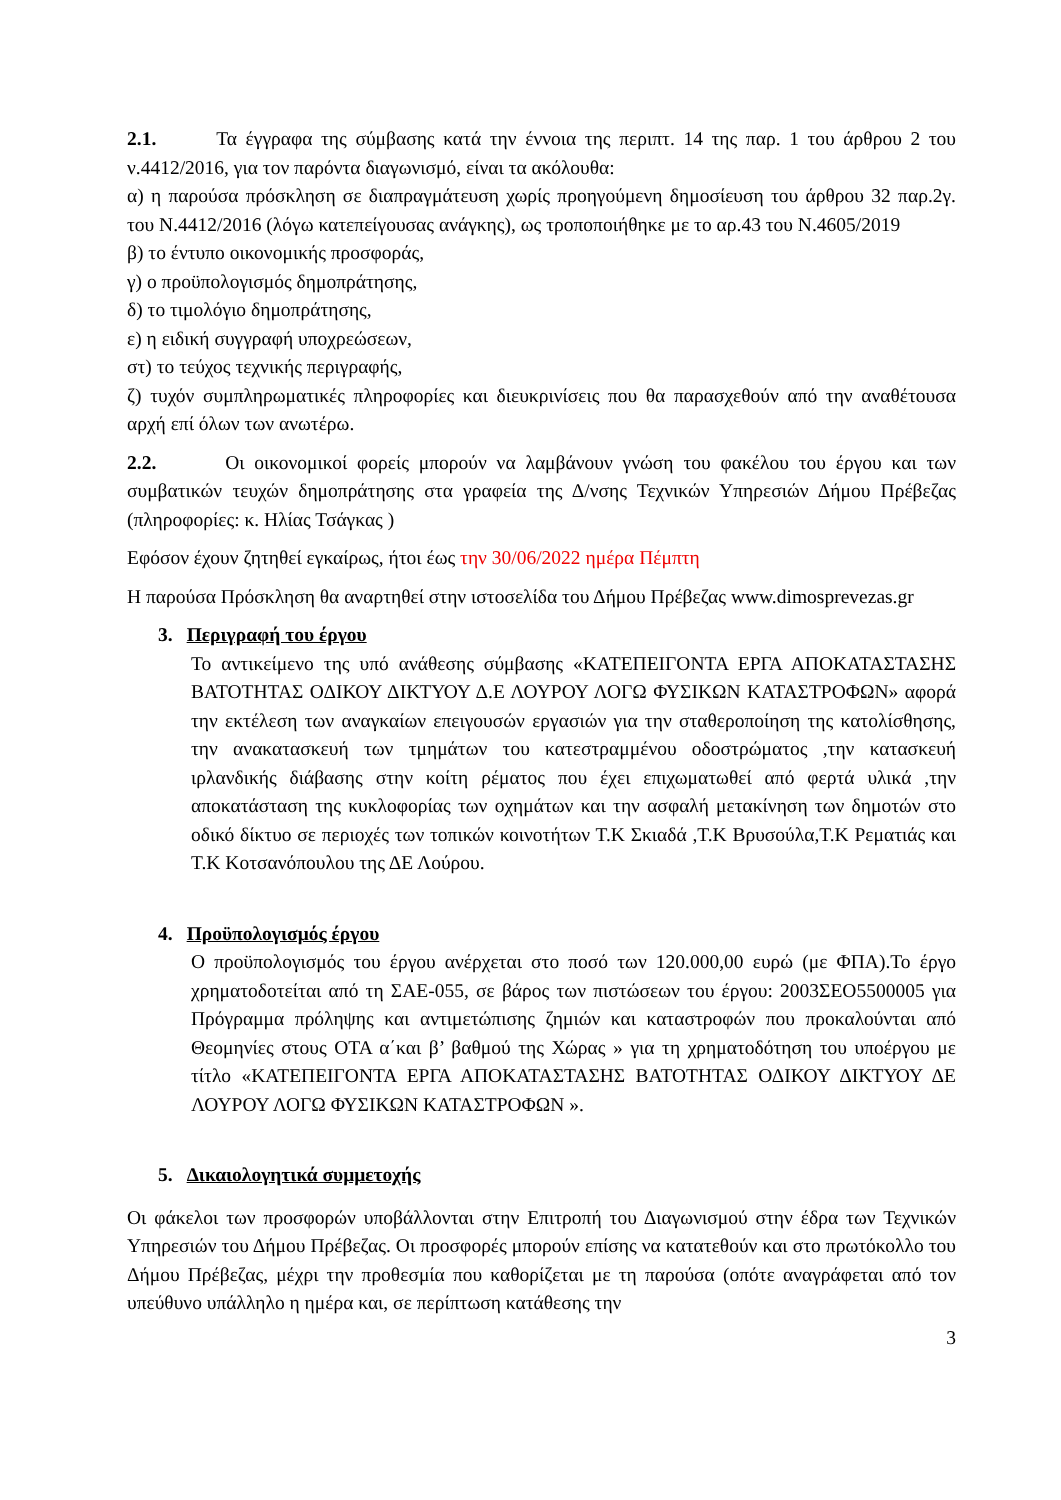2.1. Τα έγγραφα της σύμβασης κατά την έννοια της περιπτ. 14 της παρ. 1 του άρθρου 2 του ν.4412/2016, για τον παρόντα διαγωνισμό, είναι τα ακόλουθα:
α) η παρούσα πρόσκληση σε διαπραγμάτευση χωρίς προηγούμενη δημοσίευση του άρθρου 32 παρ.2γ. του Ν.4412/2016 (λόγω κατεπείγουσας ανάγκης), ως τροποποιήθηκε με το αρ.43 του Ν.4605/2019
β) το έντυπο οικονομικής προσφοράς,
γ) ο προϋπολογισμός δημοπράτησης,
δ) το τιμολόγιο δημοπράτησης,
ε) η ειδική συγγραφή υποχρεώσεων,
στ) το τεύχος τεχνικής περιγραφής,
ζ) τυχόν συμπληρωματικές πληροφορίες και διευκρινίσεις που θα παρασχεθούν από την αναθέτουσα αρχή επί όλων των ανωτέρω.
2.2. Οι οικονομικοί φορείς μπορούν να λαμβάνουν γνώση του φακέλου του έργου και των συμβατικών τευχών δημοπράτησης στα γραφεία της Δ/νσης Τεχνικών Υπηρεσιών Δήμου Πρέβεζας (πληροφορίες: κ. Ηλίας Τσάγκας )
Εφόσον έχουν ζητηθεί εγκαίρως, ήτοι έως την 30/06/2022 ημέρα Πέμπτη
Η παρούσα Πρόσκληση θα αναρτηθεί στην ιστοσελίδα του Δήμου Πρέβεζας www.dimosprevezas.gr
3. Περιγραφή του έργου
Το αντικείμενο της υπό ανάθεσης σύμβασης «ΚΑΤΕΠΕΙΓΟΝΤΑ ΕΡΓΑ ΑΠΟΚΑΤΑΣΤΑΣΗΣ ΒΑΤΟΤΗΤΑΣ ΟΔΙΚΟΥ ΔΙΚΤΥΟΥ Δ.Ε ΛΟΥΡΟΥ ΛΟΓΩ ΦΥΣΙΚΩΝ ΚΑΤΑΣΤΡΟΦΩΝ» αφορά την εκτέλεση των αναγκαίων επειγουσών εργασιών για την σταθεροποίηση της κατολίσθησης, την ανακατασκευή των τμημάτων του κατεστραμμένου οδοστρώματος ,την κατασκευή ιρλανδικής διάβασης στην κοίτη ρέματος που έχει επιχωματωθεί από φερτά υλικά ,την αποκατάσταση της κυκλοφορίας των οχημάτων και την ασφαλή μετακίνηση των δημοτών στο οδικό δίκτυο σε περιοχές των τοπικών κοινοτήτων Τ.Κ Σκιαδά ,Τ.Κ Βρυσούλα,Τ.Κ Ρεματιάς και Τ.Κ Κοτσανόπουλου της ΔΕ Λούρου.
4. Προϋπολογισμός έργου
Ο προϋπολογισμός του έργου ανέρχεται στο ποσό των 120.000,00 ευρώ (με ΦΠΑ).Το έργο χρηματοδοτείται από τη ΣΑΕ-055, σε βάρος των πιστώσεων του έργου: 2003ΣΕΟ5500005 για Πρόγραμμα πρόληψης και αντιμετώπισης ζημιών και καταστροφών που προκαλούνται από Θεομηνίες στους ΟΤΑ α΄και β’ βαθμού της Χώρας » για τη χρηματοδότηση του υποέργου με τίτλο «ΚΑΤΕΠΕΙΓΟΝΤΑ ΕΡΓΑ ΑΠΟΚΑΤΑΣΤΑΣΗΣ ΒΑΤΟΤΗΤΑΣ ΟΔΙΚΟΥ ΔΙΚΤΥΟΥ ΔΕ ΛΟΥΡΟΥ ΛΟΓΩ ΦΥΣΙΚΩΝ ΚΑΤΑΣΤΡΟΦΩΝ ».
5. Δικαιολογητικά συμμετοχής
Οι φάκελοι των προσφορών υποβάλλονται στην Επιτροπή του Διαγωνισμού στην έδρα των Τεχνικών Υπηρεσιών του Δήμου Πρέβεζας. Οι προσφορές μπορούν επίσης να κατατεθούν και στο πρωτόκολλο του Δήμου Πρέβεζας, μέχρι την προθεσμία που καθορίζεται με τη παρούσα (οπότε αναγράφεται από τον υπεύθυνο υπάλληλο η ημέρα και, σε περίπτωση κατάθεσης την
3